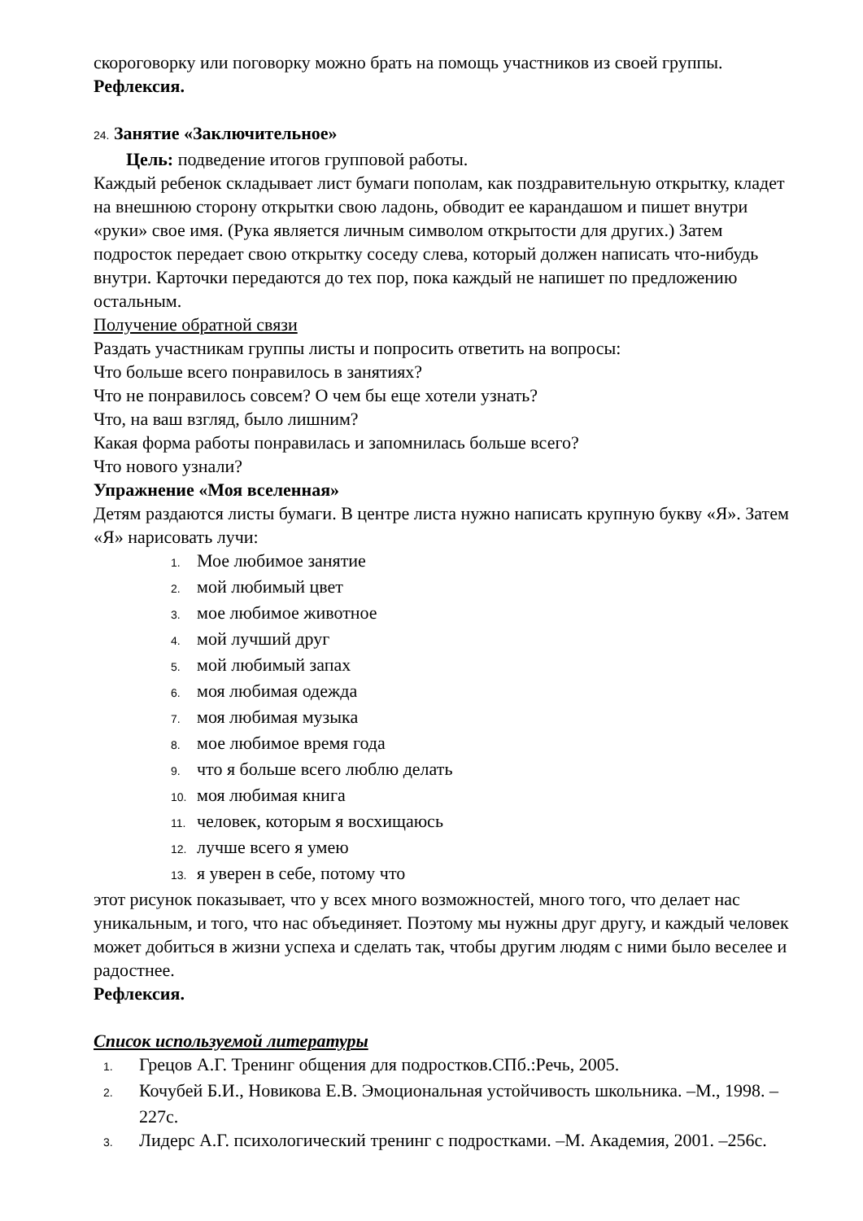скороговорку или поговорку можно брать на помощь участников из своей группы.
Рефлексия.
24. Занятие «Заключительное»
Цель: подведение итогов групповой работы.
Каждый ребенок складывает лист бумаги пополам, как поздравительную открытку, кладет на внешнюю сторону открытки свою ладонь, обводит ее карандашом и пишет внутри «руки» свое имя. (Рука является личным символом открытости для других.) Затем подросток передает свою открытку соседу слева, который должен написать что-нибудь внутри. Карточки передаются до тех пор, пока каждый не напишет по предложению остальным.
Получение обратной связи
Раздать участникам группы листы и попросить ответить на вопросы:
Что больше всего понравилось в занятиях?
Что не понравилось совсем? О чем бы еще хотели узнать?
Что, на ваш взгляд, было лишним?
Какая форма работы понравилась и запомнилась больше всего?
Что нового узнали?
Упражнение «Моя вселенная»
Детям раздаются листы бумаги. В центре листа нужно написать крупную букву «Я». Затем «Я» нарисовать лучи:
1. Мое любимое занятие
2. мой любимый цвет
3. мое любимое животное
4. мой лучший друг
5. мой любимый запах
6. моя любимая одежда
7. моя любимая музыка
8. мое любимое время года
9. что я больше всего люблю делать
10. моя любимая книга
11. человек, которым я восхищаюсь
12. лучше всего я умею
13. я уверен в себе, потому что
этот рисунок показывает, что у всех много возможностей, много того, что делает нас уникальным, и того, что нас объединяет. Поэтому мы нужны друг другу, и каждый человек может добиться в жизни успеха и сделать так, чтобы другим людям с ними было веселее и радостнее.
Рефлексия.
Список используемой литературы
1. Грецов А.Г. Тренинг общения для подростков.СПб.:Речь, 2005.
2. Кочубей Б.И., Новикова Е.В. Эмоциональная устойчивость школьника. –М., 1998. –227с.
3. Лидерс А.Г. психологический тренинг с подростками. –М. Академия, 2001. –256с.